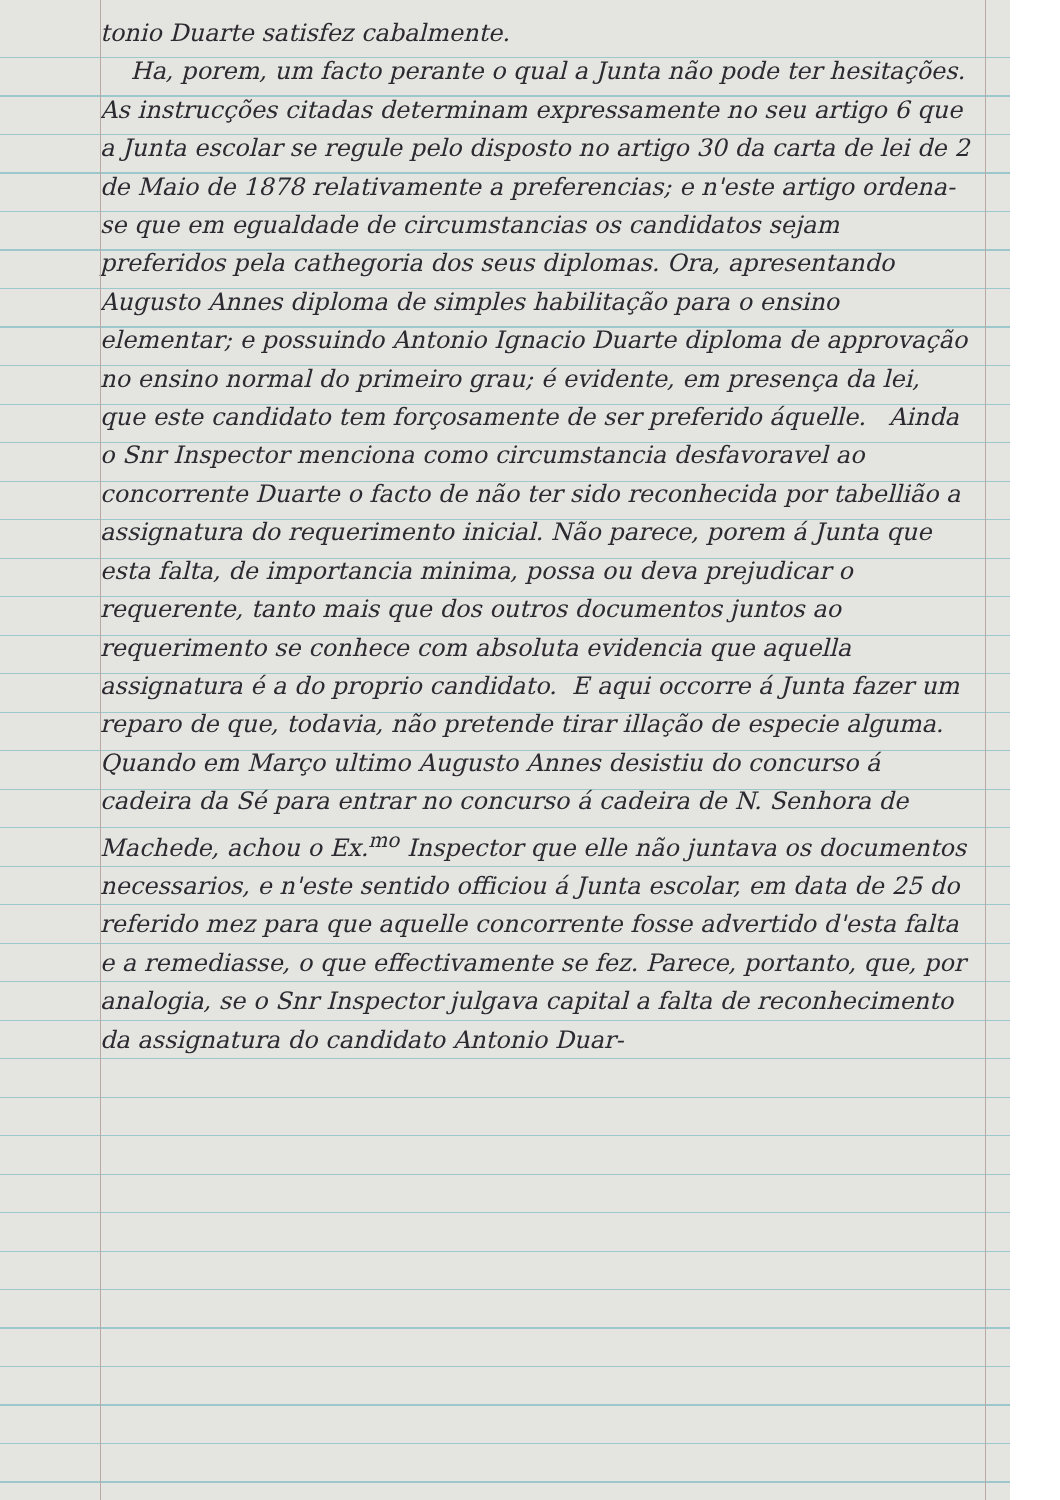tonio Duarte satisfez cabalmente.
Ha, porem, um facto perante o qual a Junta não pode ter hesitações. As instrucções citadas determinam expressamente no seu artigo 6 que a Junta escolar se regule pelo disposto no artigo 30 da carta de lei de 2 de Maio de 1878 relativamente a preferencias; e n'este artigo ordena-se que em egualdade de circumstancias os candidatos sejam preferidos pela cathegoria dos seus diplomas. Ora, apresentando Augusto Annes diploma de simples habilitação para o ensino elementar; e possuindo Antonio Ignacio Duarte diploma de approvação no ensino normal do primeiro grau; é evidente, em presença da lei, que este candidato tem forçosamente de ser preferido áquelle. Ainda o Snr Inspector menciona como circumstancia desfavoravel ao concorrente Duarte o facto de não ter sido reconhecida por tabellião a assignatura do requerimento inicial. Não parece, porem á Junta que esta falta, de importancia minima, possa ou deva prejudicar o requerente, tanto mais que dos outros documentos juntos ao requerimento se conhece com absoluta evidencia que aquella assignatura é a do proprio candidato. E aqui occorre á Junta fazer um reparo de que, todavia, não pretende tirar illação de especie alguma. Quando em Março ultimo Augusto Annes desistiu do concurso á cadeira da Sé para entrar no concurso á cadeira de N. Senhora de Machede, achou o Ex.<sup>mo</sup> Inspector que elle não juntava os documentos necessarios, e n'este sentido officiou á Junta escolar, em data de 25 do referido mez para que aquelle concorrente fosse advertido d'esta falta e a remediasse, o que effectivamente se fez. Parece, portanto, que, por analogia, se o Snr Inspector julgava capital a falta de reconhecimento da assignatura do candidato Antonio Duar-